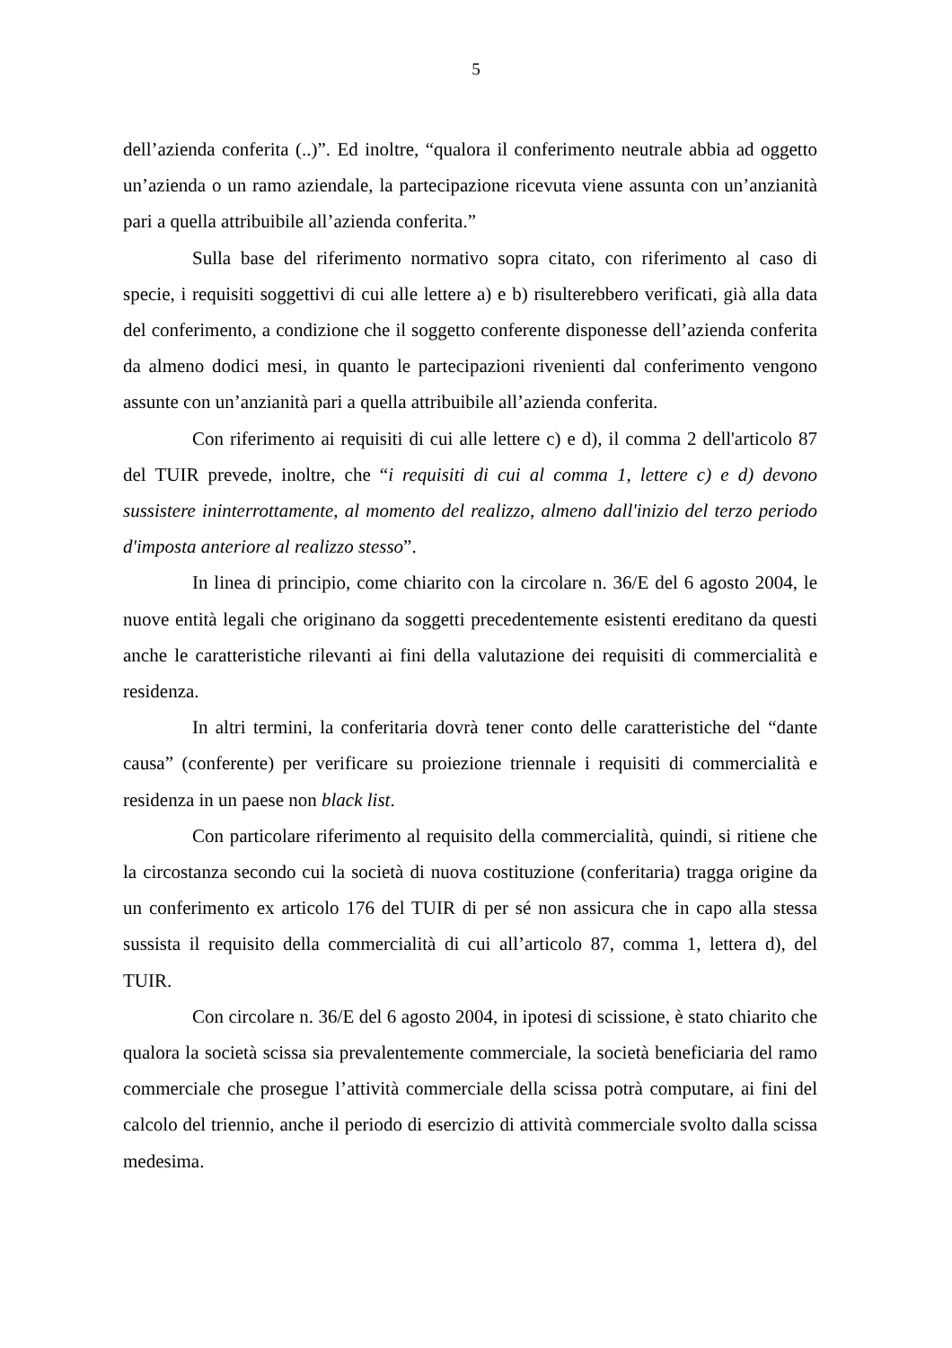5
dell’azienda conferita (..)”. Ed inoltre, “qualora il conferimento neutrale abbia ad oggetto un’azienda o un ramo aziendale, la partecipazione ricevuta viene assunta con un’anzianità pari a quella attribuibile all’azienda conferita.”
Sulla base del riferimento normativo sopra citato, con riferimento al caso di specie, i requisiti soggettivi di cui alle lettere a) e b) risulterebbero verificati, già alla data del conferimento, a condizione che il soggetto conferente disponesse dell’azienda conferita da almeno dodici mesi, in quanto le partecipazioni rivenienti dal conferimento vengono assunte con un’anzianità pari a quella attribuibile all’azienda conferita.
Con riferimento ai requisiti di cui alle lettere c) e d), il comma 2 dell'articolo 87 del TUIR prevede, inoltre, che “i requisiti di cui al comma 1, lettere c) e d) devono sussistere ininterrottamente, al momento del realizzo, almeno dall'inizio del terzo periodo d'imposta anteriore al realizzo stesso”.
In linea di principio, come chiarito con la circolare n. 36/E del 6 agosto 2004, le nuove entità legali che originano da soggetti precedentemente esistenti ereditano da questi anche le caratteristiche rilevanti ai fini della valutazione dei requisiti di commercialità e residenza.
In altri termini, la conferitaria dovrà tener conto delle caratteristiche del “dante causa” (conferente) per verificare su proiezione triennale i requisiti di commercialità e residenza in un paese non black list.
Con particolare riferimento al requisito della commercialità, quindi, si ritiene che la circostanza secondo cui la società di nuova costituzione (conferitaria) tragga origine da un conferimento ex articolo 176 del TUIR di per sé non assicura che in capo alla stessa sussista il requisito della commercialità di cui all’articolo 87, comma 1, lettera d), del TUIR.
Con circolare n. 36/E del 6 agosto 2004, in ipotesi di scissione, è stato chiarito che qualora la società scissa sia prevalentemente commerciale, la società beneficiaria del ramo commerciale che prosegue l’attività commerciale della scissa potrà computare, ai fini del calcolo del triennio, anche il periodo di esercizio di attività commerciale svolto dalla scissa medesima.